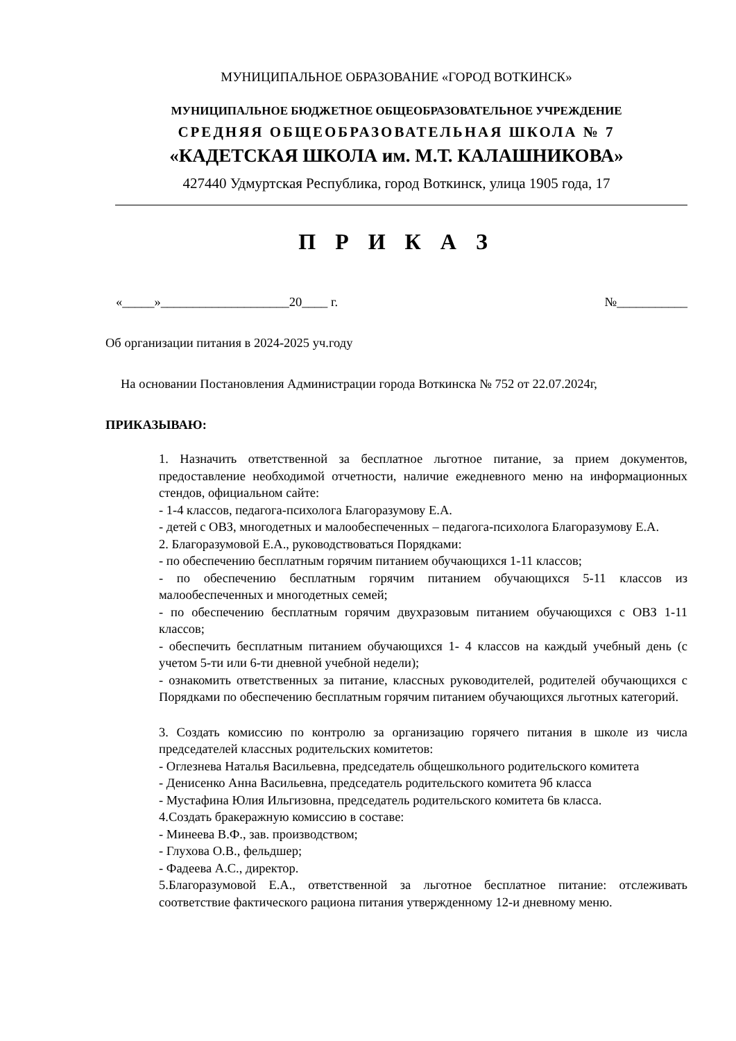МУНИЦИПАЛЬНОЕ ОБРАЗОВАНИЕ «ГОРОД ВОТКИНСК»
МУНИЦИПАЛЬНОЕ БЮДЖЕТНОЕ ОБЩЕОБРАЗОВАТЕЛЬНОЕ УЧРЕЖДЕНИЕ
СРЕДНЯЯ ОБЩЕОБРАЗОВАТЕЛЬНАЯ ШКОЛА № 7
«КАДЕТСКАЯ ШКОЛА им. М.Т. КАЛАШНИКОВА»
427440 Удмуртская Республика, город Воткинск, улица 1905 года, 17
П Р И К А З
«_____»____________________20____ г. №___________
Об организации питания в 2024-2025 уч.году
На основании Постановления Администрации города Воткинска № 752 от 22.07.2024г,
ПРИКАЗЫВАЮ:
1. Назначить ответственной за бесплатное льготное питание, за прием документов, предоставление необходимой отчетности, наличие ежедневного меню на информационных стендов, официальном сайте:
- 1-4 классов, педагога-психолога Благоразумову Е.А.
- детей с ОВЗ, многодетных и малообеспеченных – педагога-психолога Благоразумову Е.А.
2. Благоразумовой Е.А., руководствоваться Порядками:
- по обеспечению бесплатным горячим питанием обучающихся 1-11 классов;
- по обеспечению бесплатным горячим питанием обучающихся 5-11 классов из малообеспеченных и многодетных семей;
- по обеспечению бесплатным горячим двухразовым питанием обучающихся с ОВЗ 1-11 классов;
- обеспечить бесплатным питанием обучающихся 1- 4 классов на каждый учебный день (с учетом 5-ти или 6-ти дневной учебной недели);
- ознакомить ответственных за питание, классных руководителей, родителей обучающихся с Порядками по обеспечению бесплатным горячим питанием обучающихся льготных категорий.
3. Создать комиссию по контролю за организацию горячего питания в школе из числа председателей классных родительских комитетов:
- Оглезнева Наталья Васильевна, председатель общешкольного родительского комитета
- Денисенко Анна Васильевна, председатель родительского комитета 9б класса
- Мустафина Юлия Ильгизовна, председатель родительского комитета 6в класса.
4.Создать бракеражную комиссию в составе:
- Минеева В.Ф., зав. производством;
- Глухова О.В., фельдшер;
- Фадеева А.С., директор.
5.Благоразумовой Е.А., ответственной за льготное бесплатное питание: отслеживать соответствие фактического рациона питания утвержденному 12-и дневному меню.